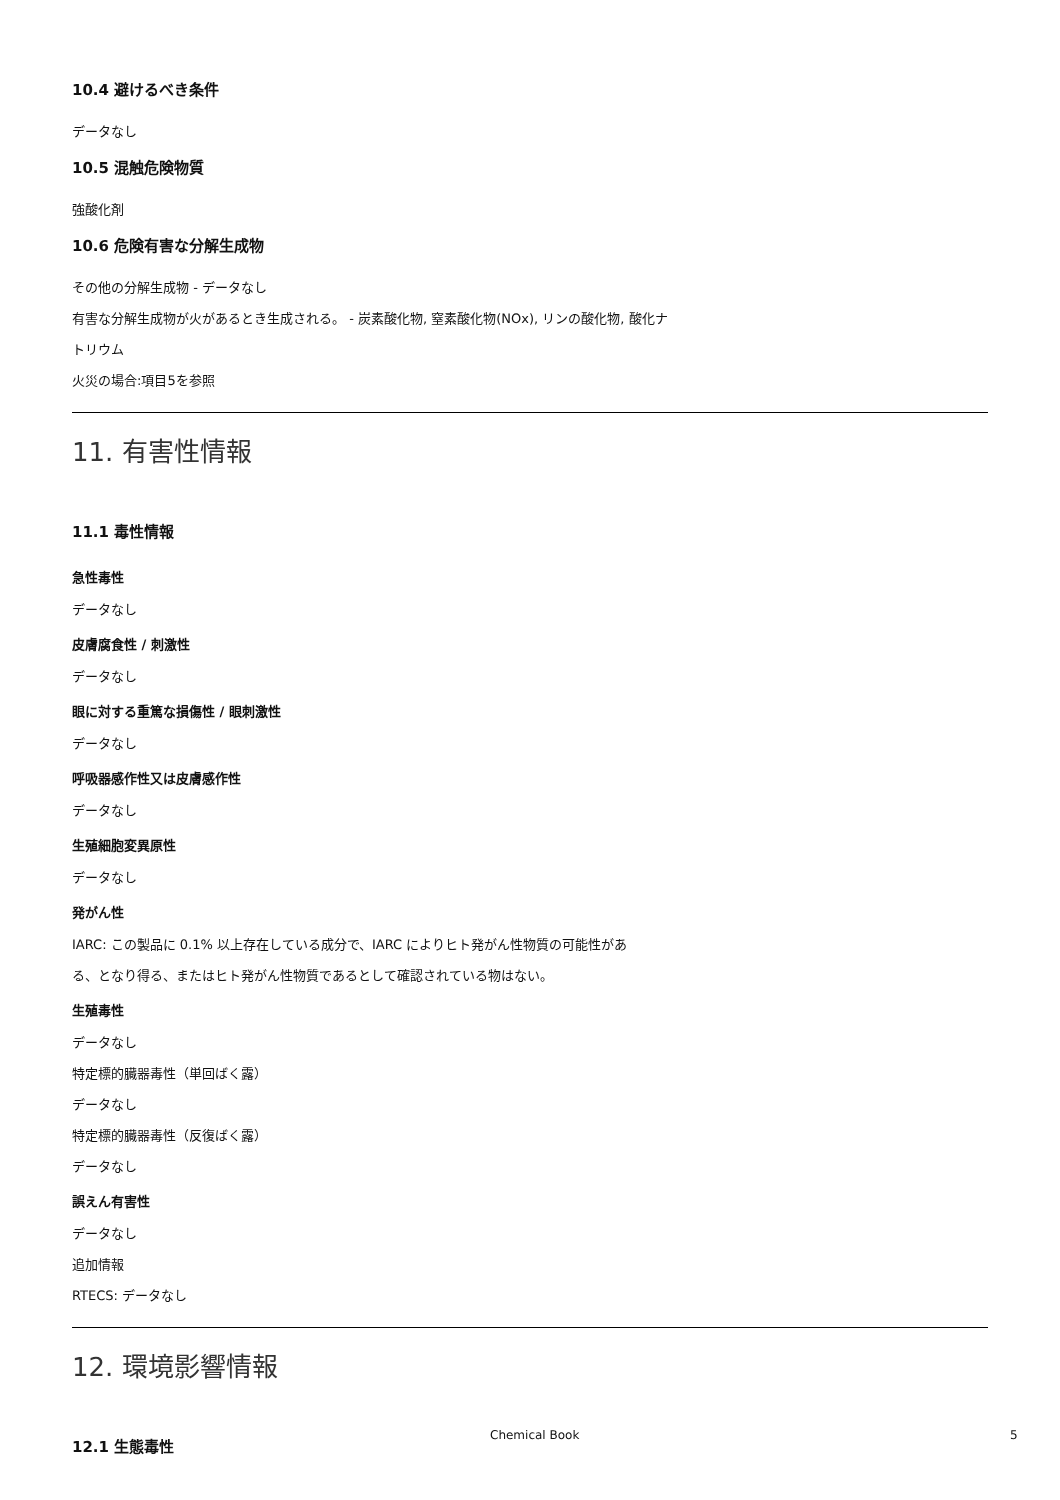10.4 避けるべき条件
データなし
10.5 混触危険物質
強酸化剤
10.6 危険有害な分解生成物
その他の分解生成物 - データなし
有害な分解生成物が火があるとき生成される。 - 炭素酸化物, 窒素酸化物(NOx), リンの酸化物, 酸化ナ
トリウム
火災の場合:項目5を参照
11. 有害性情報
11.1 毒性情報
急性毒性
データなし
皮膚腐食性 / 刺激性
データなし
眼に対する重篤な損傷性 / 眼刺激性
データなし
呼吸器感作性又は皮膚感作性
データなし
生殖細胞変異原性
データなし
発がん性
IARC: この製品に 0.1% 以上存在している成分で、IARC によりヒト発がん性物質の可能性があ
る、となり得る、またはヒト発がん性物質であるとして確認されている物はない。
生殖毒性
データなし
特定標的臓器毒性（単回ばく露）
データなし
特定標的臓器毒性（反復ばく露）
データなし
誤えん有害性
データなし
追加情報
RTECS: データなし
12. 環境影響情報
12.1 生態毒性
Chemical Book 5